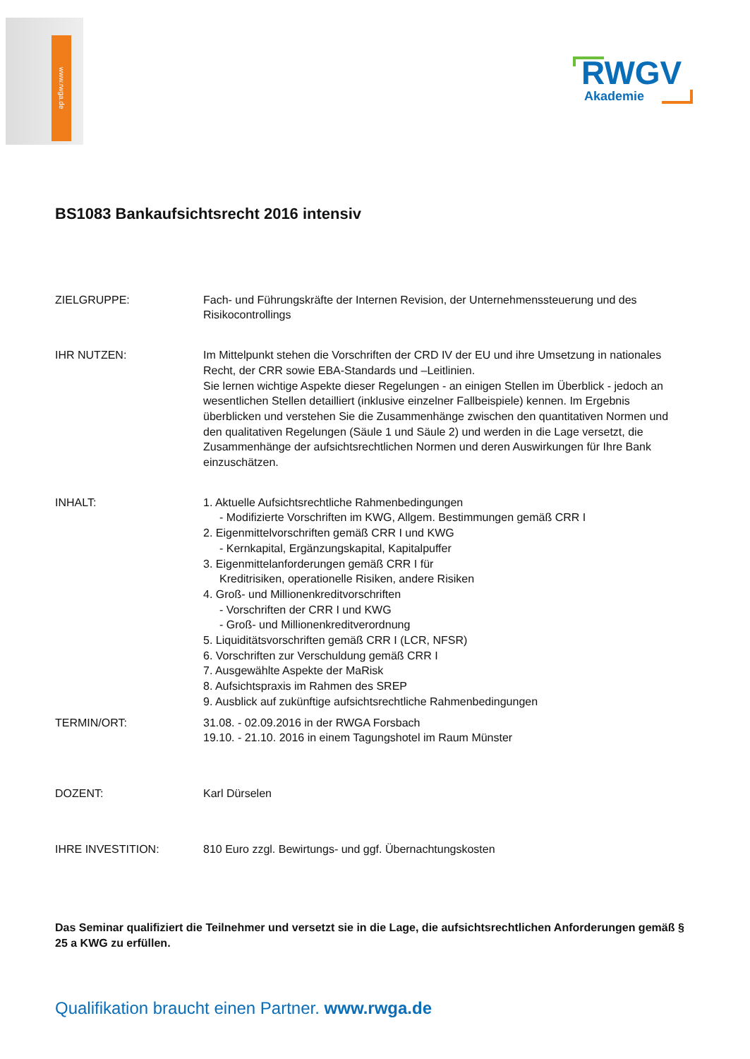www.rwga.de
RWGV
Akademie
BS1083 Bankaufsichtsrecht 2016 intensiv
ZIELGRUPPE: Fach- und Führungskräfte der Internen Revision, der Unternehmenssteuerung und des Risikocontrollings
IHR NUTZEN: Im Mittelpunkt stehen die Vorschriften der CRD IV der EU und ihre Umsetzung in nationales Recht, der CRR sowie EBA-Standards und –Leitlinien.
Sie lernen wichtige Aspekte dieser Regelungen - an einigen Stellen im Überblick - jedoch an wesentlichen Stellen detailliert (inklusive einzelner Fallbeispiele) kennen. Im Ergebnis überblicken und verstehen Sie die Zusammenhänge zwischen den quantitativen Normen und den qualitativen Regelungen (Säule 1 und Säule 2) und werden in die Lage versetzt, die Zusammenhänge der aufsichtsrechtlichen Normen und deren Auswirkungen für Ihre Bank einzuschätzen.
INHALT: 1. Aktuelle Aufsichtsrechtliche Rahmenbedingungen
- Modifizierte Vorschriften im KWG, Allgem. Bestimmungen gemäß CRR I
2. Eigenmittelvorschriften gemäß CRR I und KWG
- Kernkapital, Ergänzungskapital, Kapitalpuffer
3. Eigenmittelanforderungen gemäß CRR I für
Kreditrisiken, operationelle Risiken, andere Risiken
4. Groß- und Millionenkreditvorschriften
- Vorschriften der CRR I und KWG
- Groß- und Millionenkreditverordnung
5. Liquiditätsvorschriften gemäß CRR I (LCR, NFSR)
6. Vorschriften zur Verschuldung gemäß CRR I
7. Ausgewählte Aspekte der MaRisk
8. Aufsichtspraxis im Rahmen des SREP
9. Ausblick auf zukünftige aufsichtsrechtliche Rahmenbedingungen
TERMIN/ORT: 31.08. - 02.09.2016 in der RWGA Forsbach
19.10. - 21.10. 2016 in einem Tagungshotel im Raum Münster
DOZENT: Karl Dürselen
IHRE INVESTITION: 810 Euro zzgl. Bewirtungs- und ggf. Übernachtungskosten
Das Seminar qualifiziert die Teilnehmer und versetzt sie in die Lage, die aufsichtsrechtlichen Anforderungen gemäß § 25 a KWG zu erfüllen.
Qualifikation braucht einen Partner. www.rwga.de